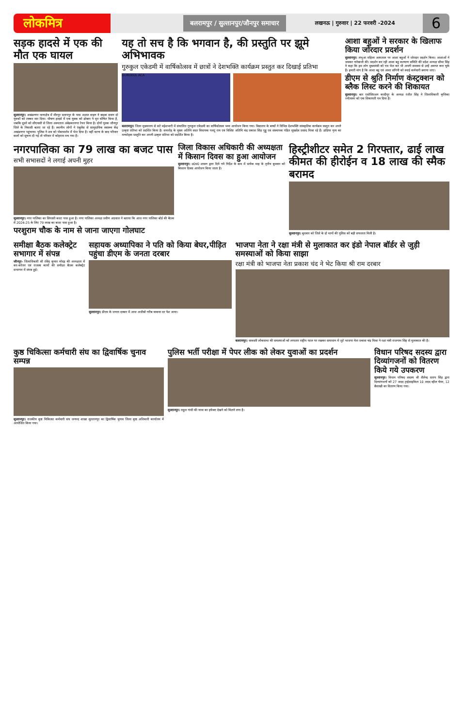लोकमित्र
बलरामपुर / सुल्तानपुर/जौनपुर समाचार
लखनऊ | गुरुवार | 22 फरवरी -2024
6
सड़क हादसे में एक की मौत एक घायल
सुल्तानपुर। अखंडनगर थानाक्षेत्र में मीरपुर प्रतापपुर के पास अज्ञात वाहन ने बाइक सवार दो युवकों को टक्कर मार दिया। भीषण हादसे में एक युवक को डॉक्टर ने मृत घोषित किया है, जबकि दूसरे को सीएचसी से जिला अस्पताल अंबेडकरनगर रेफर किया है। दोनों युवक जौनपुर जिले के निवासी बताए जा रहे हैं। स्थानीय लोगों ने एंबुलेंस से सामुदायिक स्वास्थ्य केंद्र अखंडनगर पहुंचाया। पुलिस ने शव को पोस्टमार्टम में भेज दिया है। वहीं घटना के बाद परिवार वालों को सूचना दी गई तो परिवार में कोहराम मच गया है।
यह तो सच है कि भगवान है, की प्रस्तुति पर झूमे अभिभावक
गुरुकुल एकेडमी में वार्षिकोत्सव में छात्रों ने देशभक्ति कार्यक्रम प्रस्तुत कर दिखाई प्रतिभा
GURUKUL ACA
बलरामपुर। जिला मुख्यालय से सटे महेशभारी में संचालित गुरुकुल एकेडमी का वार्षिकोत्सव भव्य आयोजन किया गया। विद्यालय के बच्चों ने विभिन्न देशभक्ति सांस्कृतिक कार्यक्रम प्रस्तुत कर अपने उत्कृष्ट प्रतिभा को प्रदर्शित किया है। समारोह के मुख्य अतिथि सदर विधायक पलटू राम एवं विशिष्ट अतिथि चंद्र प्रकाश सिंह गुड्डू एवं संस्थापक पंडित सुखदेव प्रसाद मिश्रा रहे हैं। डांडिया नृत्य का मनमोहक प्रस्तुति कर अपनी उत्कृष्ट प्रतिभा को प्रदर्शित किया है।
आशा बहुओं ने सरकार के खिलाफ किया जोरदार प्रदर्शन
सुल्तानपुर। लंभुआ महिला अस्पताल पर आशा बहुओं ने जोरदार प्रदर्शन किया। आशाओं ने जमकर नारेबाजी की। प्रदर्शन कर रही आशा बहू कल्याण समिति की प्रदेश अध्यक्ष सीमा सिंह ने कहा कि हम लोग मुख्यमंत्री को पत्र भेज कर भी अपनी समस्या से उन्हें अवगत करा चुके हैं। हमारी मांग है कि आशा बहू एवं आशा संगिनी को स्थाई कर्मचारी बनाया जाए।
डीएम से श्रुति निर्माण कंस्ट्रक्शन को ब्लैक लिस्ट करने की शिकायत
सुल्तानपुर। बार एसोसिएशन कादीपुर के अध्यक्ष रंजीत सिंह ने जिलाधिकारी कृत्तिका ज्योत्सना को एक शिकायती पत्र दिया है।
नगरपालिका का 79 लाख का बजट पास
सभी सभासदों ने लगाई अपनी मुहर
सुल्तानपुर। नगर पालिका का सियासी बजट पास हुआ है। नगर पालिका अध्यक्ष प्रवीण अग्रवाल ने बताया कि आज नगर पालिका बोर्ड की बैठक में 2024-25 के लिए 79 लाख का बजट पास हुआ है।
परशुराम चौक के नाम से जाना जाएगा गोलघाट
जिला विकास अधिकारी की अध्यक्षता में किसान दिवस का हुआ आयोजन
सुल्तानपुर। उ0प्र0 शासन द्वारा दिये गये निर्देश के क्रम में प्रत्येक माह के तृतीय बुधवार को किसान दिवस आयोजन किया जाता है।
हिस्ट्रीशीटर समेत 2 गिरफ्तार, ढाई लाख कीमत की हीरोईन व 18 लाख की स्मैक बरामद
सुल्तानपुर। बुधवार को जिले के दो थानों की पुलिस को बड़ी सफलता मिली है।
समीक्षा बैठक कलेक्ट्रेट सभागार में संपन्न
जौनपुर- जिलाधिकारी श्री रविंद्र कुमार मॉदड़ की अध्यक्षता में कर-करेत्तर एवं राजस्व कार्यो की समीक्षा बैठक कलेक्ट्रेट सभागार में संपन्न हुई।
सहायक अध्यापिका ने पति को किया बेघर,पीड़ित पहुंचा डीएम के जनता दरबार
सुल्तानपुर। डीएम के जनता दरबार में आज अजीबो गरीब वाकया दर पेश आया।
भाजपा नेता ने रक्षा मंत्री से मुलाकात कर इंडो नेपाल बॉर्डर से जुड़ी समस्याओं को किया साझा
रक्षा मंत्री को भाजपा नेता प्रकाश चंद ने भेट किया श्री राम दरबार
बलरामपुर। श्रावस्ती लोकसभा की समस्याओं को लगातार राष्ट्रीय पटल पर रखकर समाधान में जुटे भाजपा नेता प्रकाश चंद्र मिश्रा ने रक्षा मंत्री राजनाथ सिंह से मुलाकात की है।
कुष्ठ चिकित्सा कर्मचारी संघ का द्विवार्षिक चुनाव सम्पन्न
सुल्तानपुर। राजकीय कुष्ठ चिकित्सा कर्मचारी संघ जनपद शाखा सुल्तानपुर का द्विवार्षिक चुनाव जिला कुष्ठ अधिकारी कार्यालय में आयोजित किया गया।
पुलिस भर्ती परीक्षा में पेपर लीक को लेकर युवाओं का प्रदर्शन
सुल्तानपुर। राहुल गांधी की यात्रा का इफेक्ट देखने को मिलने लगा है।
विधान परिषद सदस्य द्वारा दिव्यांगजनों को वितरण किये गये उपकरण
सुल्तानपुर। विधान परिषद सदस्य श्री शैलेन्द्र प्रताप सिंह द्वारा दिव्यांगजनों को 27 अदद ट्राईसाइकिल 10 अदद व्हील चेयर, 12 बैसाखी का वितरण किया गया।